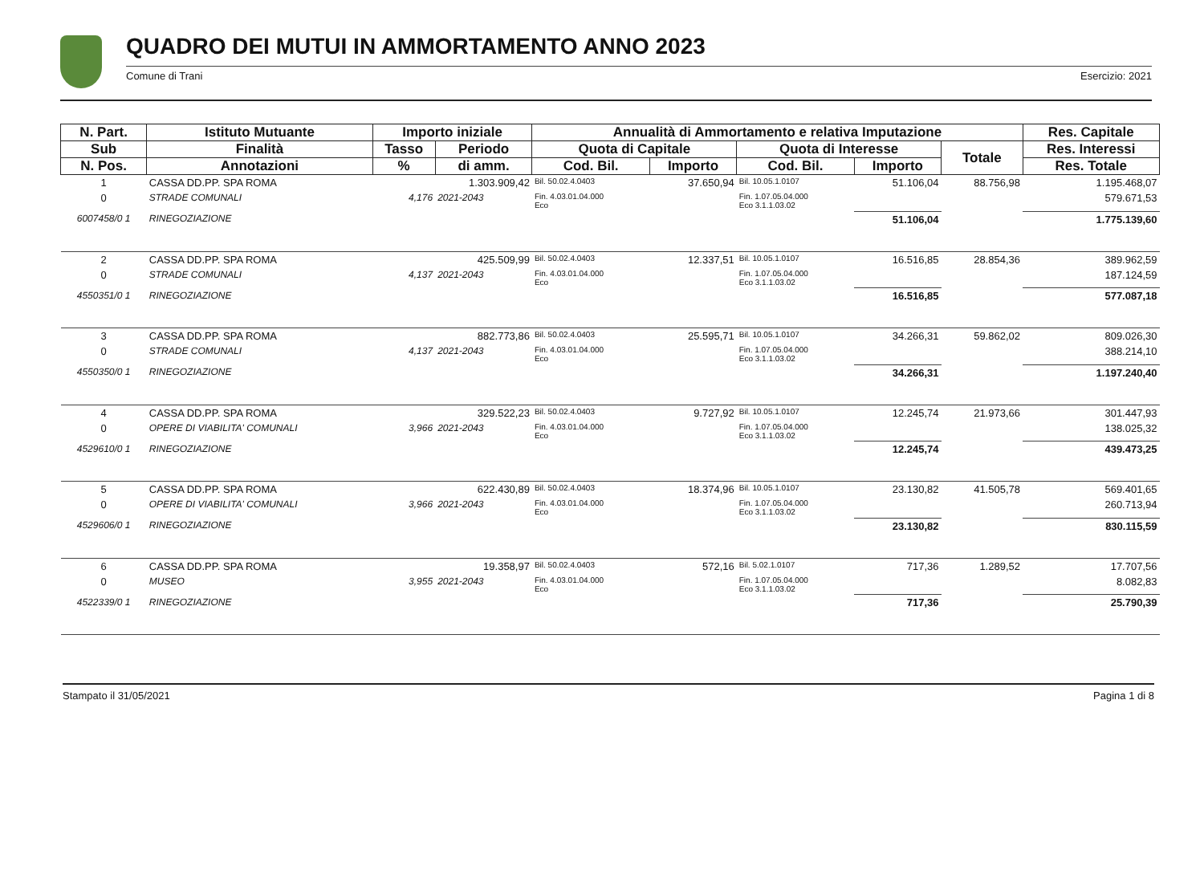QUADRO DEI MUTUI IN AMMORTAMENTO ANNO 2023
Comune di Trani Esercizio: 2021
| N. Part. | Istituto Mutuante | Importo iniziale | | Annualità di Ammortamento e relativa Imputazione | | | | | Res. Capitale |
| --- | --- | --- | --- | --- | --- | --- | --- | --- | --- |
| Sub | Finalità | Tasso | Periodo | Quota di Capitale | | Quota di Interesse | | Totale | Res. Interessi |
| N. Pos. | Annotazioni | % | di amm. | Cod. Bil. | Importo | Cod. Bil. | Importo | | Res. Totale |
| 1 | CASSA DD.PP. SPA ROMA | | 1.303.909,42 | Bil. 50.02.4.0403 | 37.650,94 | Bil. 10.05.1.0107 | 51.106,04 | 88.756,98 | 1.195.468,07 |
| 0 | STRADE COMUNALI | 4,176 | 2021-2043 | Fin. 4.03.01.04.000 Eco | | Fin. 1.07.05.04.000 Eco 3.1.1.03.02 | | | 579.671,53 |
| 6007458/0 1 | RINEGOZIAZIONE | | | | | | 51.106,04 | | 1.775.139,60 |
| 2 | CASSA DD.PP. SPA ROMA | | 425.509,99 | Bil. 50.02.4.0403 | 12.337,51 | Bil. 10.05.1.0107 | 16.516,85 | 28.854,36 | 389.962,59 |
| 0 | STRADE COMUNALI | 4,137 | 2021-2043 | Fin. 4.03.01.04.000 Eco | | Fin. 1.07.05.04.000 Eco 3.1.1.03.02 | | | 187.124,59 |
| 4550351/0 1 | RINEGOZIAZIONE | | | | | | 16.516,85 | | 577.087,18 |
| 3 | CASSA DD.PP. SPA ROMA | | 882.773,86 | Bil. 50.02.4.0403 | 25.595,71 | Bil. 10.05.1.0107 | 34.266,31 | 59.862,02 | 809.026,30 |
| 0 | STRADE COMUNALI | 4,137 | 2021-2043 | Fin. 4.03.01.04.000 Eco | | Fin. 1.07.05.04.000 Eco 3.1.1.03.02 | | | 388.214,10 |
| 4550350/0 1 | RINEGOZIAZIONE | | | | | | 34.266,31 | | 1.197.240,40 |
| 4 | CASSA DD.PP. SPA ROMA | | 329.522,23 | Bil. 50.02.4.0403 | 9.727,92 | Bil. 10.05.1.0107 | 12.245,74 | 21.973,66 | 301.447,93 |
| 0 | OPERE DI VIABILITA' COMUNALI | 3,966 | 2021-2043 | Fin. 4.03.01.04.000 Eco | | Fin. 1.07.05.04.000 Eco 3.1.1.03.02 | | | 138.025,32 |
| 4529610/0 1 | RINEGOZIAZIONE | | | | | | 12.245,74 | | 439.473,25 |
| 5 | CASSA DD.PP. SPA ROMA | | 622.430,89 | Bil. 50.02.4.0403 | 18.374,96 | Bil. 10.05.1.0107 | 23.130,82 | 41.505,78 | 569.401,65 |
| 0 | OPERE DI VIABILITA' COMUNALI | 3,966 | 2021-2043 | Fin. 4.03.01.04.000 Eco | | Fin. 1.07.05.04.000 Eco 3.1.1.03.02 | | | 260.713,94 |
| 4529606/0 1 | RINEGOZIAZIONE | | | | | | 23.130,82 | | 830.115,59 |
| 6 | CASSA DD.PP. SPA ROMA | | 19.358,97 | Bil. 50.02.4.0403 | 572,16 | Bil. 5.02.1.0107 | 717,36 | 1.289,52 | 17.707,56 |
| 0 | MUSEO | 3,955 | 2021-2043 | Fin. 4.03.01.04.000 Eco | | Fin. 1.07.05.04.000 Eco 3.1.1.03.02 | | | 8.082,83 |
| 4522339/0 1 | RINEGOZIAZIONE | | | | | | 717,36 | | 25.790,39 |
Stampato il 31/05/2021 Pagina 1 di 8